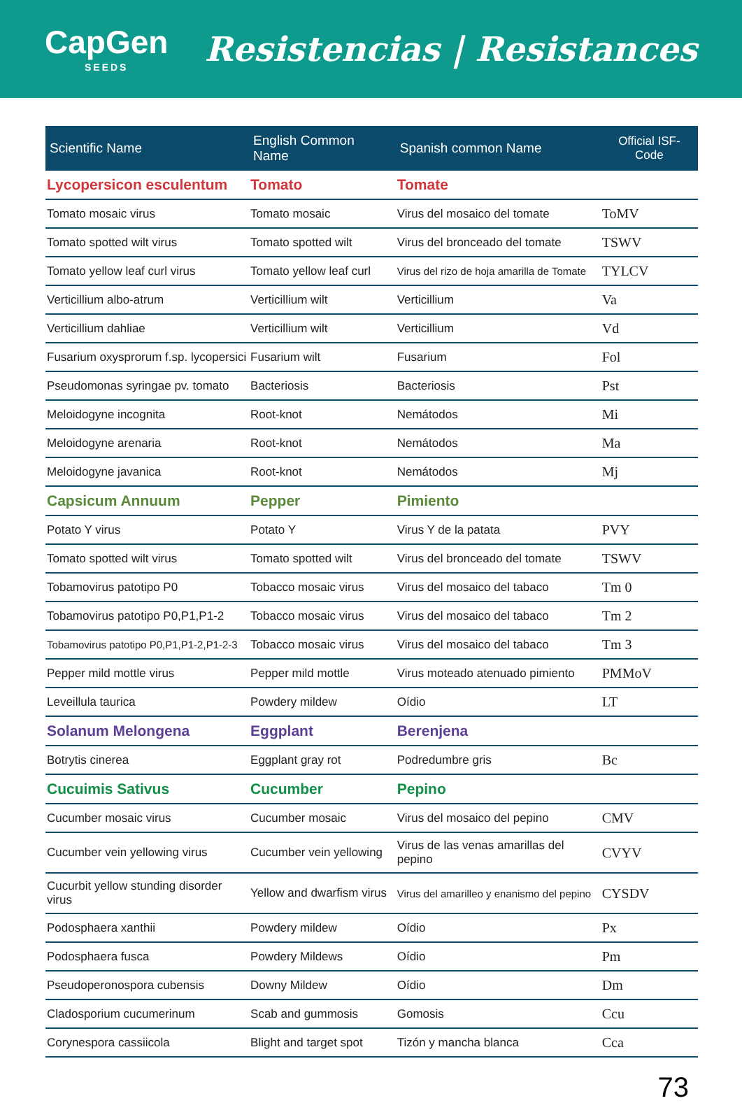CapGen
SEEDS
Resistencias | Resistances
| Scientific Name | English Common Name | Spanish common Name | Official ISF-Code |
| --- | --- | --- | --- |
| Lycopersicon esculentum | Tomato | Tomate | |
| Tomato mosaic virus | Tomato mosaic | Virus del mosaico del tomate | ToMV |
| Tomato spotted wilt virus | Tomato spotted wilt | Virus del bronceado del tomate | TSWV |
| Tomato yellow leaf curl virus | Tomato yellow leaf curl | Virus del rizo de hoja amarilla de Tomate | TYLCV |
| Verticillium albo-atrum | Verticillium wilt | Verticillium | Va |
| Verticillium dahliae | Verticillium wilt | Verticillium | Vd |
| Fusarium oxysprorum f.sp. lycopersici | Fusarium wilt | Fusarium | Fol |
| Pseudomonas syringae pv. tomato | Bacteriosis | Bacteriosis | Pst |
| Meloidogyne incognita | Root-knot | Nemátodos | Mi |
| Meloidogyne arenaria | Root-knot | Nemátodos | Ma |
| Meloidogyne javanica | Root-knot | Nemátodos | Mj |
| Capsicum Annuum | Pepper | Pimiento | |
| Potato Y virus | Potato Y | Virus Y de la patata | PVY |
| Tomato spotted wilt virus | Tomato spotted wilt | Virus del bronceado del tomate | TSWV |
| Tobamovirus patotipo P0 | Tobacco mosaic virus | Virus del mosaico del tabaco | Tm 0 |
| Tobamovirus patotipo P0,P1,P1-2 | Tobacco mosaic virus | Virus del mosaico del tabaco | Tm 2 |
| Tobamovirus patotipo P0,P1,P1-2,P1-2-3 | Tobacco mosaic virus | Virus del mosaico del tabaco | Tm 3 |
| Pepper mild mottle virus | Pepper mild mottle | Virus moteado atenuado pimiento | PMMoV |
| Leveillula taurica | Powdery mildew | Oídio | LT |
| Solanum Melongena | Eggplant | Berenjena | |
| Botrytis cinerea | Eggplant gray rot | Podredumbre gris | Bc |
| Cucuimis Sativus | Cucumber | Pepino | |
| Cucumber mosaic virus | Cucumber mosaic | Virus del mosaico del pepino | CMV |
| Cucumber vein yellowing virus | Cucumber vein yellowing | Virus de las venas amarillas del pepino | CVYV |
| Cucurbit yellow stunding disorder virus | Yellow and dwarfism virus | Virus del amarilleo y enanismo del pepino | CYSDV |
| Podosphaera xanthii | Powdery mildew | Oídio | Px |
| Podosphaera fusca | Powdery Mildews | Oídio | Pm |
| Pseudoperonospora cubensis | Downy Mildew | Oídio | Dm |
| Cladosporium cucumerinum | Scab and gummosis | Gomosis | Ccu |
| Corynespora cassiicola | Blight and target spot | Tizón y mancha blanca | Cca |
73